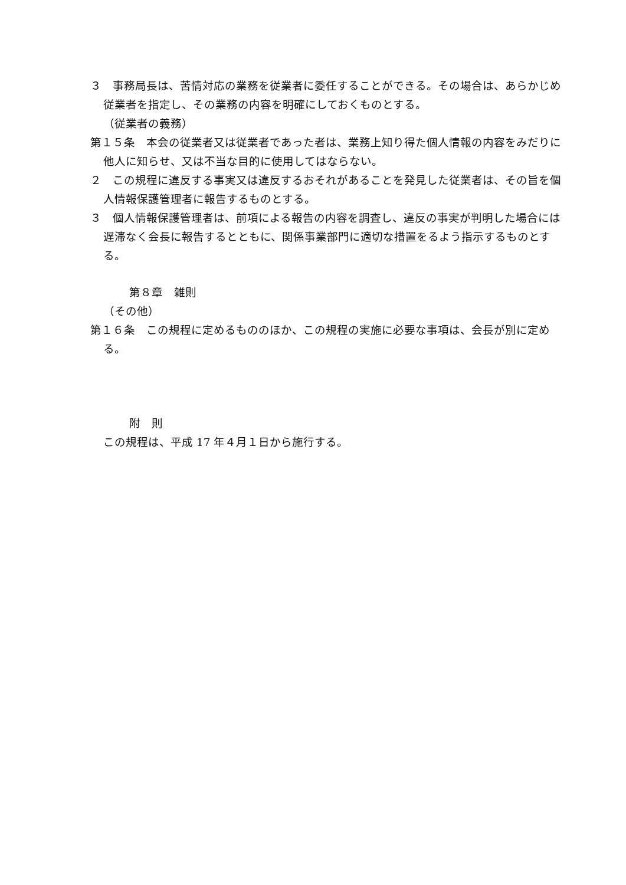３　事務局長は、苦情対応の業務を従業者に委任することができる。その場合は、あらかじめ従業者を指定し、その業務の内容を明確にしておくものとする。
（従業者の義務）
第１５条　本会の従業者又は従業者であった者は、業務上知り得た個人情報の内容をみだりに他人に知らせ、又は不当な目的に使用してはならない。
２　この規程に違反する事実又は違反するおそれがあることを発見した従業者は、その旨を個人情報保護管理者に報告するものとする。
３　個人情報保護管理者は、前項による報告の内容を調査し、違反の事実が判明した場合には遅滞なく会長に報告するとともに、関係事業部門に適切な措置をるよう指示するものとする。
第８章　雑則
（その他）
第１６条　この規程に定めるもののほか、この規程の実施に必要な事項は、会長が別に定める。
附　則
この規程は、平成 17 年４月１日から施行する。